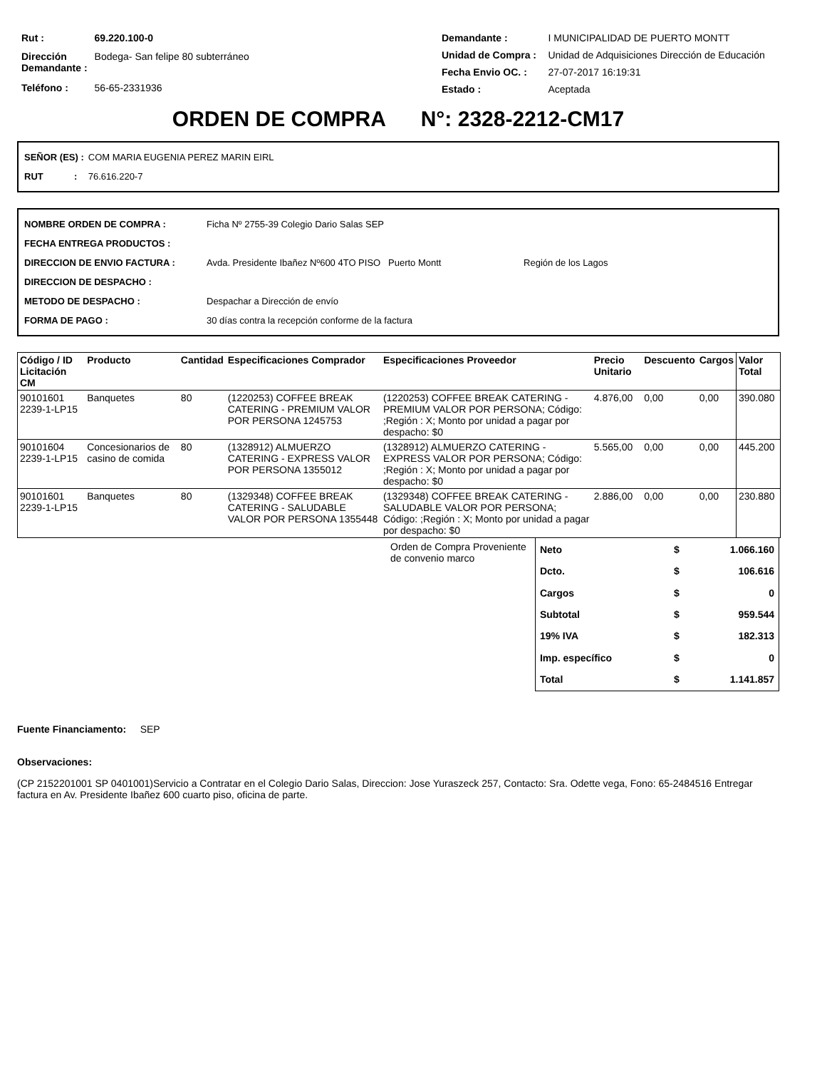| Rut : | 69.220.100-0 |
| Dirección Demandante : | Bodega- San felipe 80 subterráneo |
| Teléfono : | 56-65-2331936 |
| Demandante : | I MUNICIPALIDAD DE PUERTO MONTT |
| Unidad de Compra : | Unidad de Adquisiciones Dirección de Educación |
| Fecha Envio OC. : | 27-07-2017 16:19:31 |
| Estado : | Aceptada |
ORDEN DE COMPRA N°: 2328-2212-CM17
| SEÑOR (ES) : | COM MARIA EUGENIA PEREZ MARIN EIRL |
| RUT : | 76.616.220-7 |
| NOMBRE ORDEN DE COMPRA : | Ficha Nº 2755-39 Colegio Dario Salas SEP |
| FECHA ENTREGA PRODUCTOS : | |
| DIRECCION DE ENVIO FACTURA : | Avda. Presidente Ibañez Nº600 4TO PISO Puerto Montt Región de los Lagos |
| DIRECCION DE DESPACHO : | |
| METODO DE DESPACHO : | Despachar a Dirección de envío |
| FORMA DE PAGO : | 30 días contra la recepción conforme de la factura |
| Código / ID Licitación CM | Producto | Cantidad | Especificaciones Comprador | Especificaciones Proveedor | Precio Unitario | Descuento | Cargos | Valor Total |
| --- | --- | --- | --- | --- | --- | --- | --- | --- |
| 90101601 2239-1-LP15 | Banquetes | 80 | (1220253) COFFEE BREAK CATERING - PREMIUM VALOR POR PERSONA 1245753 | (1220253) COFFEE BREAK CATERING - PREMIUM VALOR POR PERSONA; Código: ;Región : X; Monto por unidad a pagar por despacho: $0 | 4.876,00 | 0,00 | 0,00 | 390.080 |
| 90101604 2239-1-LP15 | Concesionarios de casino de comida | 80 | (1328912) ALMUERZO CATERING - EXPRESS VALOR POR PERSONA 1355012 | (1328912) ALMUERZO CATERING - EXPRESS VALOR POR PERSONA; Código: ;Región : X; Monto por unidad a pagar por despacho: $0 | 5.565,00 | 0,00 | 0,00 | 445.200 |
| 90101601 2239-1-LP15 | Banquetes | 80 | (1329348) COFFEE BREAK CATERING - SALUDABLE VALOR POR PERSONA 1355448 | (1329348) COFFEE BREAK CATERING - SALUDABLE VALOR POR PERSONA; Código: ;Región : X; Monto por unidad a pagar por despacho: $0 | 2.886,00 | 0,00 | 0,00 | 230.880 |
Orden de Compra Proveniente de convenio marco
| Neto | $ | 1.066.160 |
| Dcto. | $ | 106.616 |
| Cargos | $ | 0 |
| Subtotal | $ | 959.544 |
| 19% IVA | $ | 182.313 |
| Imp. específico | $ | 0 |
| Total | $ | 1.141.857 |
Fuente Financiamento: SEP
Observaciones:
(CP 2152201001 SP 0401001)Servicio a Contratar en el Colegio Dario Salas, Direccion: Jose Yuraszeck 257, Contacto: Sra. Odette vega, Fono: 65-2484516 Entregar factura en Av. Presidente Ibañez 600 cuarto piso, oficina de parte.